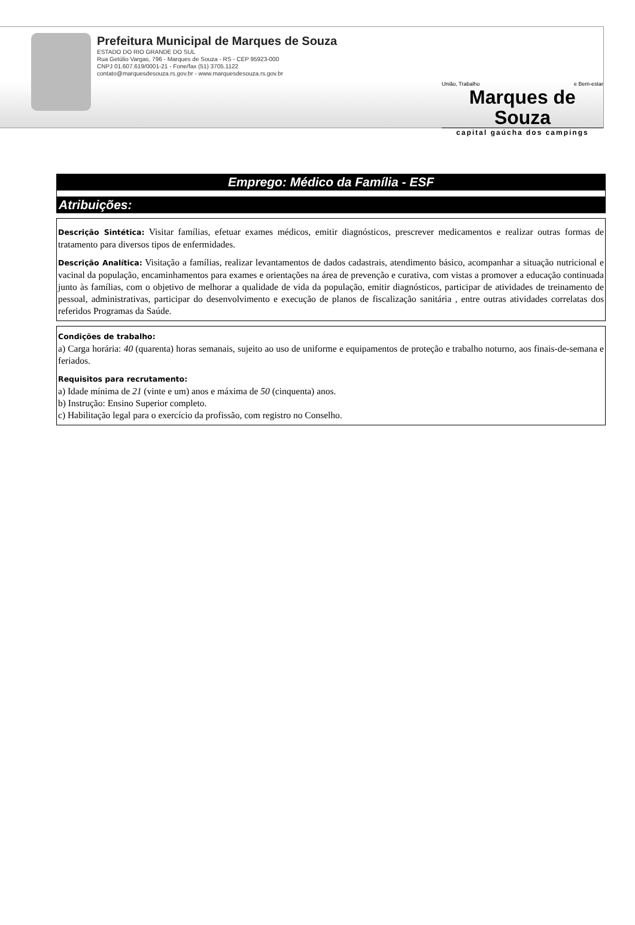Prefeitura Municipal de Marques de Souza
ESTADO DO RIO GRANDE DO SUL
Rua Getúlio Vargas, 796 - Marques de Souza - RS - CEP 95923-000
CNPJ 01.607.619/0001-21 - Fone/fax (51) 3705.1122
contato@marquesdesouza.rs.gov.br - www.marquesdesouza.rs.gov.br
União, Trabalho e Bem-estar
Marques de Souza
capital gaúcha dos campings
Emprego: Médico da Família - ESF
Atribuições:
Descrição Sintética: Visitar famílias, efetuar exames médicos, emitir diagnósticos, prescrever medicamentos e realizar outras formas de tratamento para diversos tipos de enfermidades.
Descrição Analítica: Visitação a famílias, realizar levantamentos de dados cadastrais, atendimento básico, acompanhar a situação nutricional e vacinal da população, encaminhamentos para exames e orientações na área de prevenção e curativa, com vistas a promover a educação continuada junto às famílias, com o objetivo de melhorar a qualidade de vida da população, emitir diagnósticos, participar de atividades de treinamento de pessoal, administrativas, participar do desenvolvimento e execução de planos de fiscalização sanitária , entre outras atividades correlatas dos referidos Programas da Saúde.
Condições de trabalho:
a) Carga horária: 40 (quarenta) horas semanais, sujeito ao uso de uniforme e equipamentos de proteção e trabalho noturno, aos finais-de-semana e feriados.
Requisitos para recrutamento:
a) Idade mínima de 21 (vinte e um) anos e máxima de 50 (cinquenta) anos.
b) Instrução: Ensino Superior completo.
c) Habilitação legal para o exercício da profissão, com registro no Conselho.